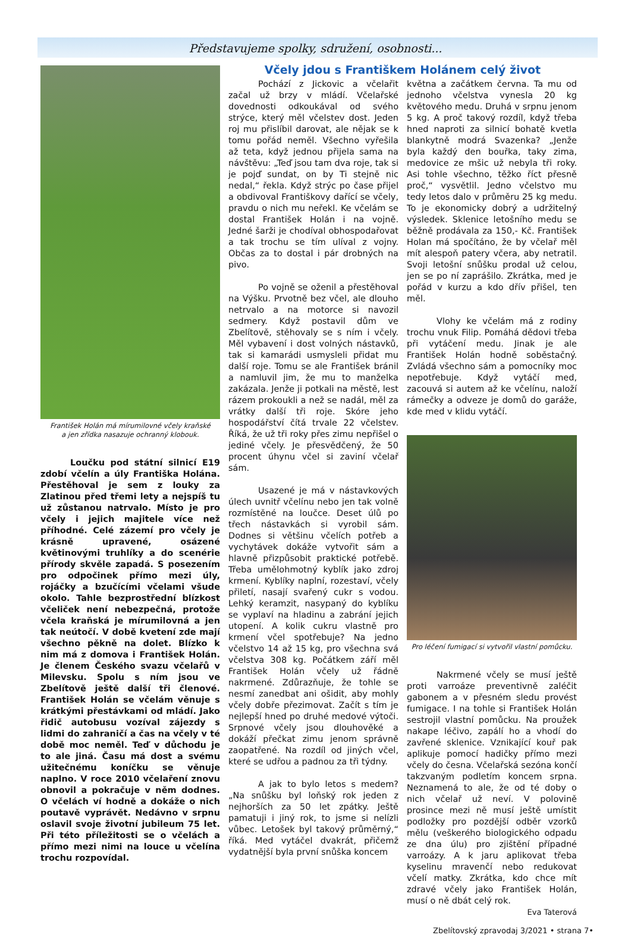Představujeme spolky, sdružení, osobnosti...
František Holán má mírumilovné včely kraňské
a jen zřídka nasazuje ochranný klobouk.
Loučku pod státní silnicí E19 zdobí včelín a úly Františka Holána. Přestěhoval je sem z louky za Zlatinou před třemi lety a nejspíš tu už zůstanou natrvalo. Místo je pro včely i jejich majitele více než příhodné. Celé zázemí pro včely je krásně upravené, osázené květinovými truhlíky a do scenérie přírody skvěle zapadá. S posezením pro odpočinek přímo mezi úly, rojáčky a bzučícími včelami všude okolo. Tahle bezprostřední blízkost včeliček není nebezpečná, protože včela kraňská je mírumilovná a jen tak neútočí. V době kvetení zde mají všechno pěkně na dolet. Blízko k nim má z domova i František Holán. Je členem Českého svazu včelařů v Milevsku. Spolu s ním jsou ve Zbelítově ještě další tři členové. František Holán se včelám věnuje s krátkými přestávkami od mládí. Jako řidič autobusu vozíval zájezdy s lidmi do zahraničí a čas na včely v té době moc neměl. Teď v důchodu je to ale jiná. Času má dost a svému užitečnému koníčku se věnuje naplno. V roce 2010 včelaření znovu obnovil a pokračuje v něm dodnes. O včelách ví hodně a dokáže o nich poutavě vyprávět. Nedávno v srpnu oslavil svoje životní jubileum 75 let. Při této příležitosti se o včelách a přímo mezi nimi na louce u včelína trochu rozpovídal.
Včely jdou s Františkem Holánem celý život
Pochází z Jickovic a včelařit začal už brzy v mládí. Včelařské dovednosti odkoukával od svého strýce, který měl včelstev dost. Jeden roj mu přislíbil darovat, ale nějak se k tomu pořád neměl. Všechno vyřešila až teta, když jednou přijela sama na návštěvu: „Teď jsou tam dva roje, tak si je pojď sundat, on by Ti stejně nic nedal,“ řekla. Když strýc po čase přijel a obdivoval Františkovy dařící se včely, pravdu o nich mu neřekl. Ke včelám se dostal František Holán i na vojně. Jedné šarži je chodíval obhospodařovat a tak trochu se tím ulíval z vojny. Občas za to dostal i pár drobných na pivo.
Po vojně se oženil a přestěhoval na Výšku. Prvotně bez včel, ale dlouho netrvalo a na motorce si navozil sedmery. Když postavil dům ve Zbelítově, stěhovaly se s ním i včely. Měl vybavení i dost volných nástavků, tak si kamarádi usmysleli přidat mu další roje. Tomu se ale František bránil a namluvil jim, že mu to manželka zakázala. Jenže ji potkali na městě, lest rázem prokoukli a než se nadál, měl za vrátky další tři roje. Skóre jeho hospodářství čítá trvale 22 včelstev. Říká, že už tři roky přes zimu nepřišel o jediné včely. Je přesvědčený, že 50 procent úhynu včel si zaviní včelař sám.
Usazené je má v nástavkových úlech uvnitř včelínu nebo jen tak volně rozmístěné na loučce. Deset úlů po třech nástavkách si vyrobil sám. Dodnes si většinu včelích potřeb a vychytávek dokáže vytvořit sám a hlavně přizpůsobit praktické potřebě. Třeba umělohmotný kyblík jako zdroj krmení. Kyblíky naplní, rozestaví, včely přiletí, nasají svařený cukr s vodou. Lehký keramzit, nasypaný do kyblíku se vyplaví na hladinu a zabrání jejich utopení. A kolik cukru vlastně pro krmení včel spotřebuje? Na jedno včelstvo 14 až 15 kg, pro všechna svá včelstva 308 kg. Počátkem září měl František Holán včely už řádně nakrmené. Zdůrazňuje, že tohle se nesmí zanedbat ani ošidit, aby mohly včely dobře přezimovat. Začít s tím je nejlepší hned po druhé medové výtoči. Srpnové včely jsou dlouhověké a dokáží přečkat zimu jenom správně zaopatřené. Na rozdíl od jiných včel, které se udřou a padnou za tři týdny.
A jak to bylo letos s medem? „Na snůšku byl loňský rok jeden z nejhorších za 50 let zpátky. Ještě pamatuji i jiný rok, to jsme si nelízli vůbec. Letošek byl takový průměrný,“ říká. Med vytáčel dvakrát, přičemž vydatnější byla první snůška koncem
května a začátkem června. Ta mu od jednoho včelstva vynesla 20 kg květového medu. Druhá v srpnu jenom 5 kg. A proč takový rozdíl, když třeba hned naproti za silnicí bohatě kvetla blankytně modrá Svazenka? „Jenže byla každý den bouřka, taky zima, medovice ze mšic už nebyla tři roky. Asi tohle všechno, těžko říct přesně proč,“ vysvětlil. Jedno včelstvo mu tedy letos dalo v průměru 25 kg medu. To je ekonomicky dobrý a udržitelný výsledek. Sklenice letošního medu se běžně prodávala za 150,- Kč. František Holan má spočítáno, že by včelař měl mít alespoň patery včera, aby netratil. Svoji letošní snůšku prodal už celou, jen se po ní zaprášilo. Zkrátka, med je pořád v kurzu a kdo dřív přišel, ten měl.
Vlohy ke včelám má z rodiny trochu vnuk Filip. Pomáhá dědovi třeba při vytáčení medu. Jinak je ale František Holán hodně soběstačný. Zvládá všechno sám a pomocníky moc nepotřebuje. Když vytáčí med, zacouvá si autem až ke včelínu, naloží rámečky a odveze je domů do garáže, kde med v klidu vytáčí.
Pro léčení fumigací si vytvořil vlastní pomůcku.
Nakrmené včely se musí ještě proti varroáze preventivně zaléčit gabonem a v přesném sledu provést fumigace. I na tohle si František Holán sestrojil vlastní pomůcku. Na proužek nakape léčivo, zapálí ho a vhodí do zavřené sklenice. Vznikající kouř pak aplikuje pomocí hadičky přímo mezi včely do česna. Včelařská sezóna končí takzvaným podletím koncem srpna. Neznamená to ale, že od té doby o nich včelař už neví. V polovině prosince mezi ně musí ještě umístit podložky pro pozdější odběr vzorků mělu (veškerého biologického odpadu ze dna úlu) pro zjištění případné varroázy. A k jaru aplikovat třeba kyselinu mravenčí nebo redukovat včelí matky. Zkrátka, kdo chce mít zdravé včely jako František Holán, musí o ně dbát celý rok.
Eva Taterová
Zbelítovský zpravodaj 3/2021 • strana 7•